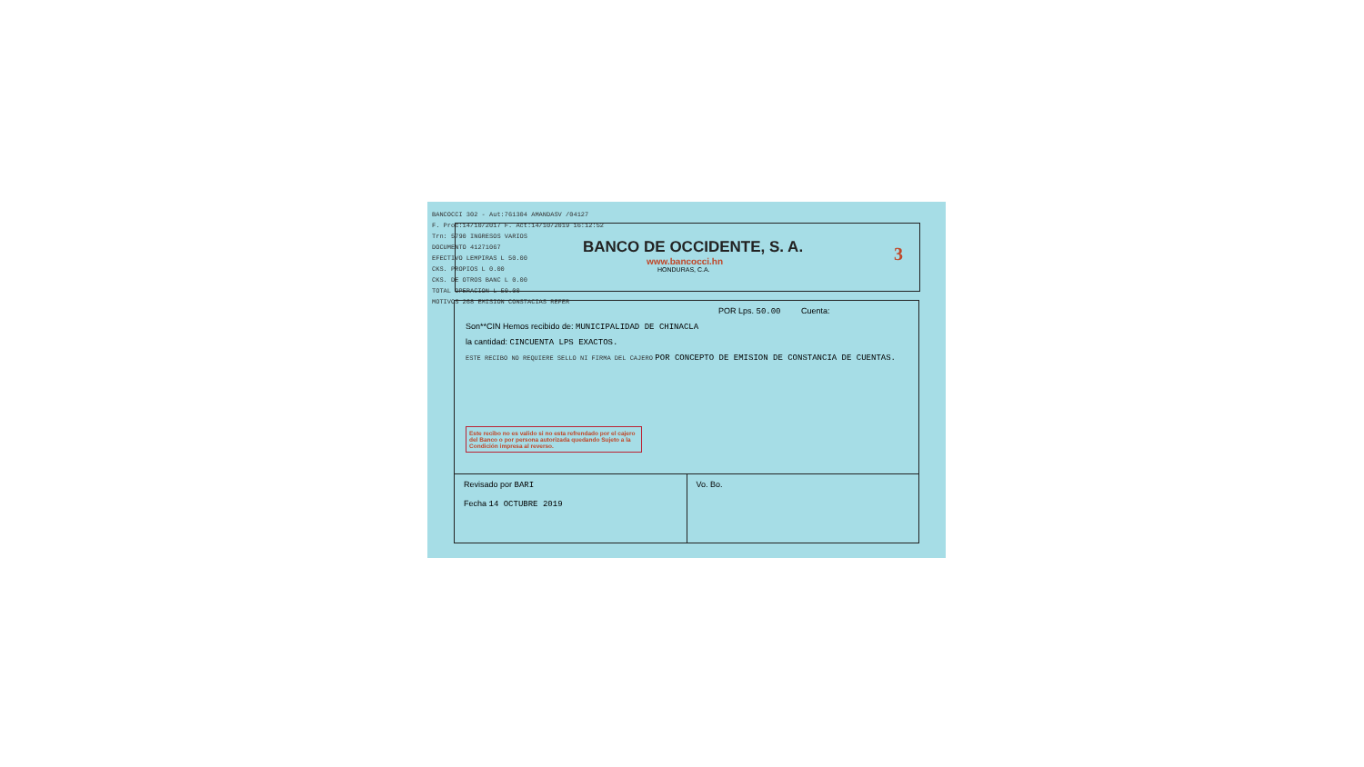BANCOCCI 302 - Aut:761304 AMANDASV /04127
F. Proc:14/10/2017 F. Act:14/10/2019 16:12:52
Trn: 5790 INGRESOS VARIOS
DOCUMENTO 41271067
EFECTIVO LEMPIRAS L 50.00
CKS. PROPIOS L 0.00
CKS. DE OTROS BANC L 0.00
TOTAL OPERACION L 50.00
MOTIVOS 268 EMISION CONSTACIAS REFER
BANCO DE OCCIDENTE, S. A.
www.bancocci.hn
HONDURAS, C.A.
3
POR Lps. 50.00 Cuenta:
Son**CIN Hemos recibido de: MUNICIPALIDAD DE CHINACLA
la cantidad: CINCUENTA LPS EXACTOS.
ESTE RECIBO NO REQUIERE SELLO NI FIRMA DEL CAJERO POR CONCEPTO DE EMISION DE CONSTANCIA DE CUENTAS.
Este recibo no es valido si no esta refrendado por el cajero del Banco o por persona autorizada quedando Sujeto a la Condición impresa al reverso.
Revisado por BARI
Fecha 14 OCTUBRE 2019
Vo. Bo.